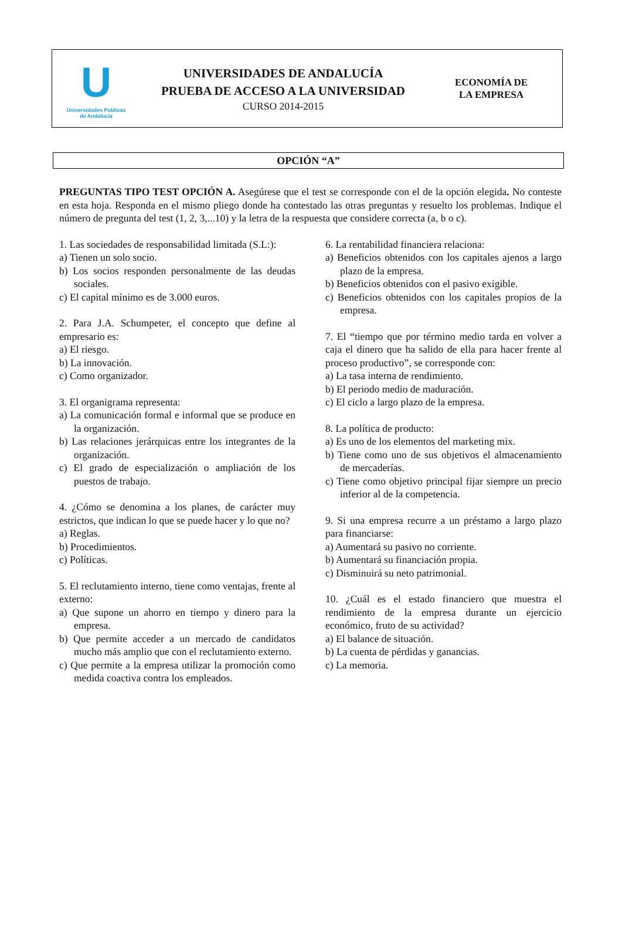U
Universidades Públicas
de Andalucía
UNIVERSIDADES DE ANDALUCÍA
PRUEBA DE ACCESO A LA UNIVERSIDAD
CURSO 2014-2015
ECONOMÍA DE
LA EMPRESA
OPCIÓN “A”
PREGUNTAS TIPO TEST OPCIÓN A. Asegúrese que el test se corresponde con el de la opción elegida. No conteste en esta hoja. Responda en el mismo pliego donde ha contestado las otras preguntas y resuelto los problemas. Indique el número de pregunta del test (1, 2, 3,...10) y la letra de la respuesta que considere correcta (a, b o c).
1. Las sociedades de responsabilidad limitada (S.L:):
a) Tienen un solo socio.
b) Los socios responden personalmente de las deudas sociales.
c) El capital mínimo es de 3.000 euros.
2. Para J.A. Schumpeter, el concepto que define al empresario es:
a) El riesgo.
b) La innovación.
c) Como organizador.
3. El organigrama representa:
a) La comunicación formal e informal que se produce en la organización.
b) Las relaciones jerárquicas entre los integrantes de la organización.
c) El grado de especialización o ampliación de los puestos de trabajo.
4. ¿Cómo se denomina a los planes, de carácter muy estrictos, que indican lo que se puede hacer y lo que no?
a) Reglas.
b) Procedimientos.
c) Políticas.
5. El reclutamiento interno, tiene como ventajas, frente al externo:
a) Que supone un ahorro en tiempo y dinero para la empresa.
b) Que permite acceder a un mercado de candidatos mucho más amplio que con el reclutamiento externo.
c) Que permite a la empresa utilizar la promoción como medida coactiva contra los empleados.
6. La rentabilidad financiera relaciona:
a) Beneficios obtenidos con los capitales ajenos a largo plazo de la empresa.
b) Beneficios obtenidos con el pasivo exigible.
c) Beneficios obtenidos con los capitales propios de la empresa.
7. El “tiempo que por término medio tarda en volver a caja el dinero que ha salido de ella para hacer frente al proceso productivo”, se corresponde con:
a) La tasa interna de rendimiento.
b) El periodo medio de maduración.
c) El ciclo a largo plazo de la empresa.
8. La política de producto:
a) Es uno de los elementos del marketing mix.
b) Tiene como uno de sus objetivos el almacenamiento de mercaderías.
c) Tiene como objetivo principal fijar siempre un precio inferior al de la competencia.
9. Si una empresa recurre a un préstamo a largo plazo para financiarse:
a) Aumentará su pasivo no corriente.
b) Aumentará su financiación propia.
c) Disminuirá su neto patrimonial.
10. ¿Cuál es el estado financiero que muestra el rendimiento de la empresa durante un ejercicio económico, fruto de su actividad?
a) El balance de situación.
b) La cuenta de pérdidas y ganancias.
c) La memoria.